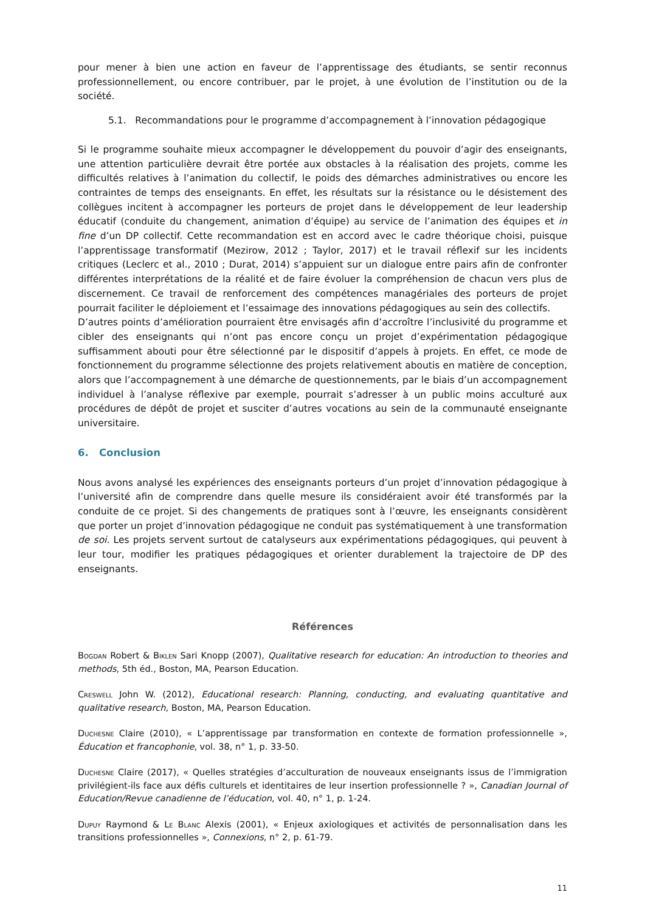pour mener à bien une action en faveur de l’apprentissage des étudiants, se sentir reconnus professionnellement, ou encore contribuer, par le projet, à une évolution de l’institution ou de la société.
5.1. Recommandations pour le programme d’accompagnement à l’innovation pédagogique
Si le programme souhaite mieux accompagner le développement du pouvoir d’agir des enseignants, une attention particulière devrait être portée aux obstacles à la réalisation des projets, comme les difficultés relatives à l’animation du collectif, le poids des démarches administratives ou encore les contraintes de temps des enseignants. En effet, les résultats sur la résistance ou le désistement des collègues incitent à accompagner les porteurs de projet dans le développement de leur leadership éducatif (conduite du changement, animation d’équipe) au service de l’animation des équipes et in fine d’un DP collectif. Cette recommandation est en accord avec le cadre théorique choisi, puisque l’apprentissage transformatif (Mezirow, 2012 ; Taylor, 2017) et le travail réflexif sur les incidents critiques (Leclerc et al., 2010 ; Durat, 2014) s’appuient sur un dialogue entre pairs afin de confronter différentes interprétations de la réalité et de faire évoluer la compréhension de chacun vers plus de discernement. Ce travail de renforcement des compétences managériales des porteurs de projet pourrait faciliter le déploiement et l’essaimage des innovations pédagogiques au sein des collectifs.
D’autres points d’amélioration pourraient être envisagés afin d’accroître l’inclusivité du programme et cibler des enseignants qui n’ont pas encore conçu un projet d’expérimentation pédagogique suffisamment abouti pour être sélectionné par le dispositif d’appels à projets. En effet, ce mode de fonctionnement du programme sélectionne des projets relativement aboutis en matière de conception, alors que l’accompagnement à une démarche de questionnements, par le biais d’un accompagnement individuel à l’analyse réflexive par exemple, pourrait s’adresser à un public moins acculturé aux procédures de dépôt de projet et susciter d’autres vocations au sein de la communauté enseignante universitaire.
6. Conclusion
Nous avons analysé les expériences des enseignants porteurs d’un projet d’innovation pédagogique à l’université afin de comprendre dans quelle mesure ils considéraient avoir été transformés par la conduite de ce projet. Si des changements de pratiques sont à l’œuvre, les enseignants considèrent que porter un projet d’innovation pédagogique ne conduit pas systématiquement à une transformation de soi. Les projets servent surtout de catalyseurs aux expérimentations pédagogiques, qui peuvent à leur tour, modifier les pratiques pédagogiques et orienter durablement la trajectoire de DP des enseignants.
Références
Bogdan Robert & Biklen Sari Knopp (2007), Qualitative research for education: An introduction to theories and methods, 5th éd., Boston, MA, Pearson Education.
Creswell John W. (2012), Educational research: Planning, conducting, and evaluating quantitative and qualitative research, Boston, MA, Pearson Education.
Duchesne Claire (2010), « L’apprentissage par transformation en contexte de formation professionnelle », Éducation et francophonie, vol. 38, n° 1, p. 33-50.
Duchesne Claire (2017), « Quelles stratégies d’acculturation de nouveaux enseignants issus de l’immigration privilégient-ils face aux défis culturels et identitaires de leur insertion professionnelle ? », Canadian Journal of Education/Revue canadienne de l’éducation, vol. 40, n° 1, p. 1-24.
Dupuy Raymond & Le Blanc Alexis (2001), « Enjeux axiologiques et activités de personnalisation dans les transitions professionnelles », Connexions, n° 2, p. 61-79.
11